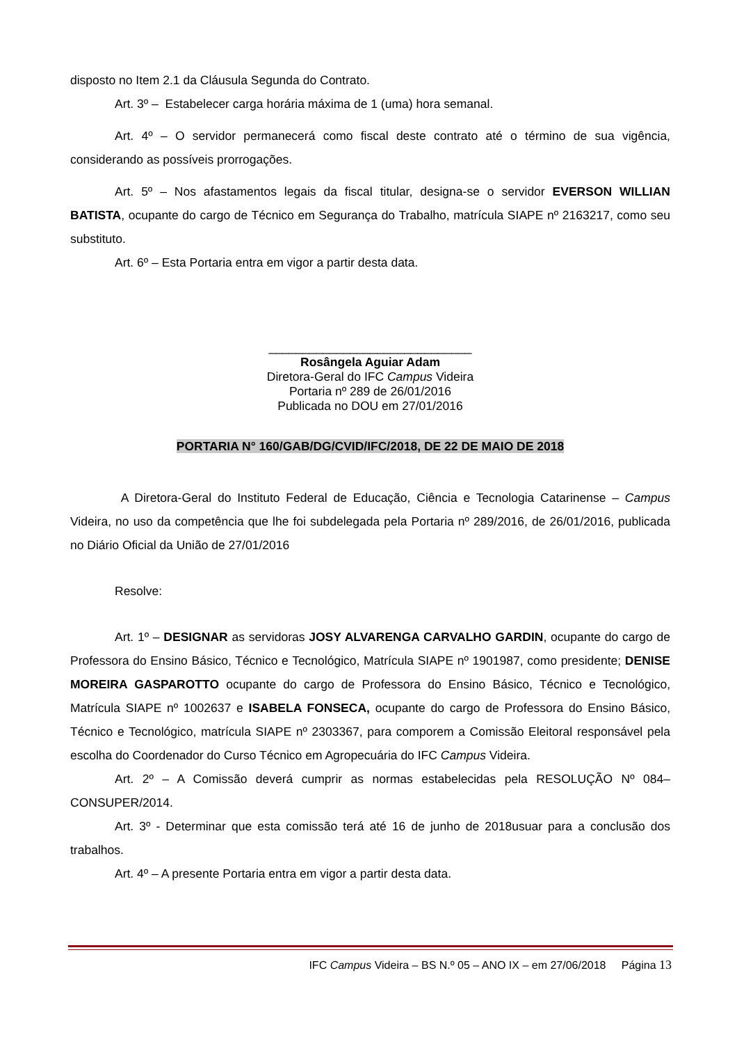disposto no Item 2.1 da Cláusula Segunda do Contrato.
Art. 3º – Estabelecer carga horária máxima de 1 (uma) hora semanal.
Art. 4º – O servidor permanecerá como fiscal deste contrato até o término de sua vigência, considerando as possíveis prorrogações.
Art. 5º – Nos afastamentos legais da fiscal titular, designa-se o servidor EVERSON WILLIAN BATISTA, ocupante do cargo de Técnico em Segurança do Trabalho, matrícula SIAPE nº 2163217, como seu substituto.
Art. 6º – Esta Portaria entra em vigor a partir desta data.
______________________________
Rosângela Aguiar Adam
Diretora-Geral do IFC Campus Videira
Portaria nº 289 de 26/01/2016
Publicada no DOU em 27/01/2016
PORTARIA N° 160/GAB/DG/CVID/IFC/2018, DE 22 DE MAIO DE 2018
A Diretora-Geral do Instituto Federal de Educação, Ciência e Tecnologia Catarinense – Campus Videira, no uso da competência que lhe foi subdelegada pela Portaria nº 289/2016, de 26/01/2016, publicada no Diário Oficial da União de 27/01/2016
Resolve:
Art. 1º – DESIGNAR as servidoras JOSY ALVARENGA CARVALHO GARDIN, ocupante do cargo de Professora do Ensino Básico, Técnico e Tecnológico, Matrícula SIAPE nº 1901987, como presidente; DENISE MOREIRA GASPAROTTO ocupante do cargo de Professora do Ensino Básico, Técnico e Tecnológico, Matrícula SIAPE nº 1002637 e ISABELA FONSECA, ocupante do cargo de Professora do Ensino Básico, Técnico e Tecnológico, matrícula SIAPE nº 2303367, para comporem a Comissão Eleitoral responsável pela escolha do Coordenador do Curso Técnico em Agropecuária do IFC Campus Videira.
Art. 2º – A Comissão deverá cumprir as normas estabelecidas pela RESOLUÇÃO Nº 084–CONSUPER/2014.
Art. 3º - Determinar que esta comissão terá até 16 de junho de 2018usuar para a conclusão dos trabalhos.
Art. 4º – A presente Portaria entra em vigor a partir desta data.
IFC Campus Videira – BS N.º 05 – ANO IX – em 27/06/2018 Página 13